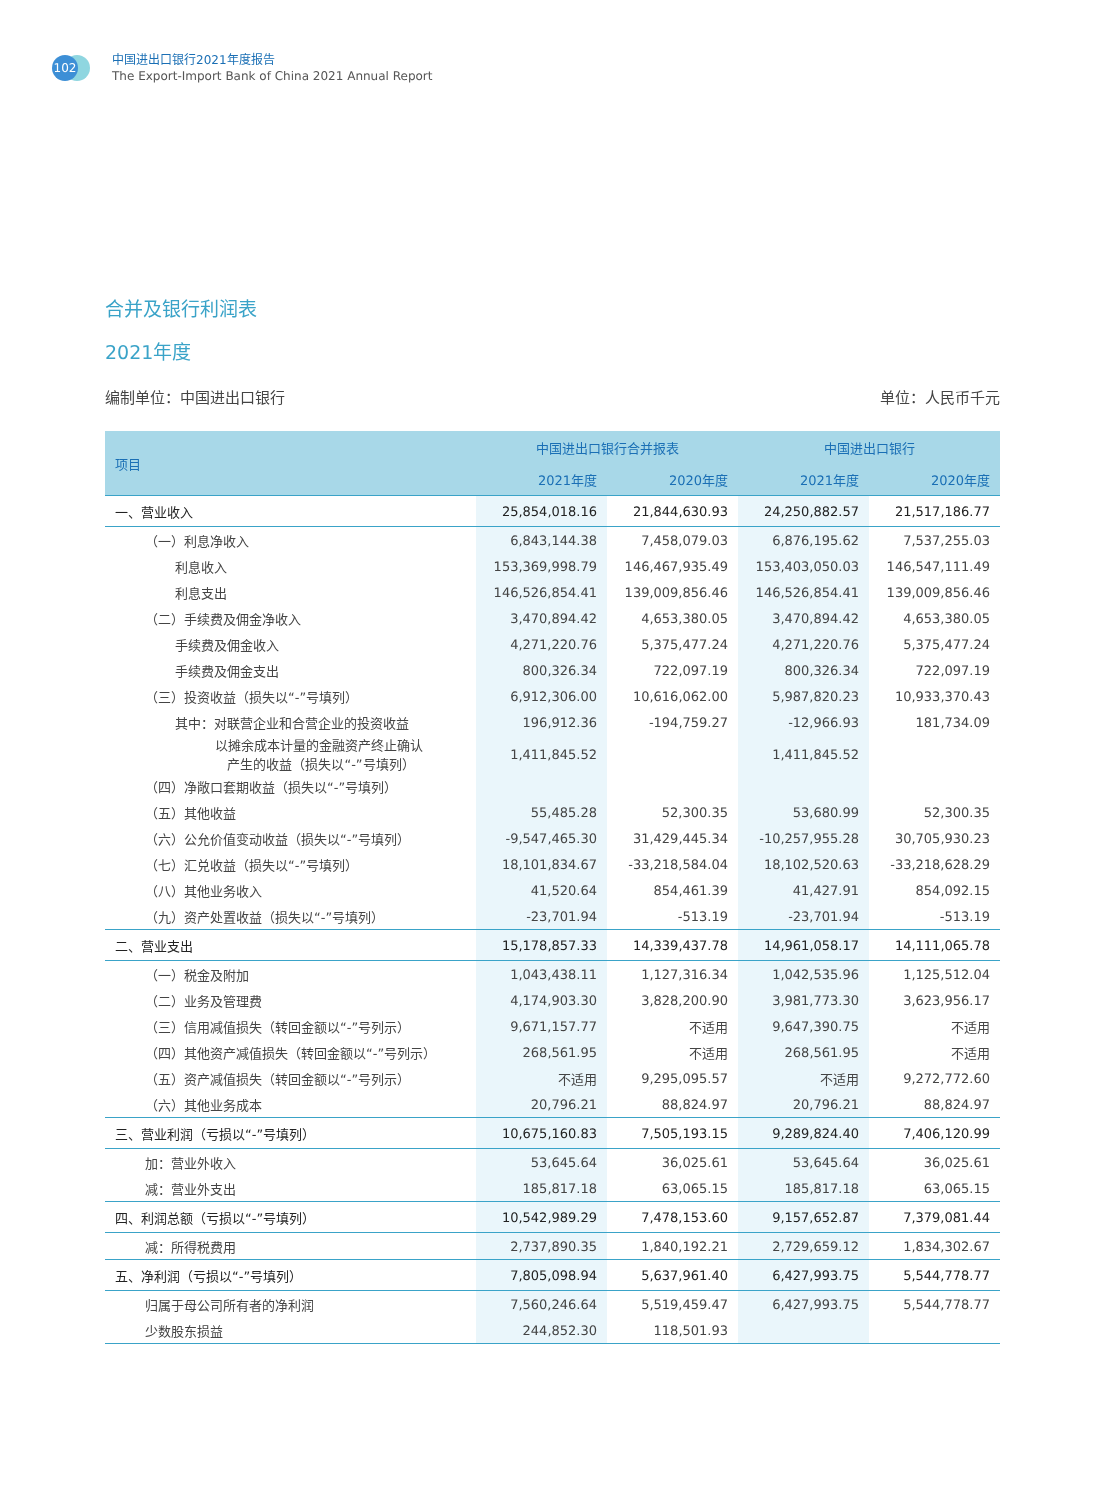102
中国进出口银行2021年度报告
The Export-Import Bank of China 2021 Annual Report
合并及银行利润表
2021年度
编制单位：中国进出口银行 单位：人民币千元
| 项目 | 中国进出口银行合并报表 | | 中国进出口银行 | |
| --- | --- | --- | --- | --- |
| | 2021年度 | 2020年度 | 2021年度 | 2020年度 |
| 一、营业收入 | 25,854,018.16 | 21,844,630.93 | 24,250,882.57 | 21,517,186.77 |
| （一）利息净收入 | 6,843,144.38 | 7,458,079.03 | 6,876,195.62 | 7,537,255.03 |
| 利息收入 | 153,369,998.79 | 146,467,935.49 | 153,403,050.03 | 146,547,111.49 |
| 利息支出 | 146,526,854.41 | 139,009,856.46 | 146,526,854.41 | 139,009,856.46 |
| （二）手续费及佣金净收入 | 3,470,894.42 | 4,653,380.05 | 3,470,894.42 | 4,653,380.05 |
| 手续费及佣金收入 | 4,271,220.76 | 5,375,477.24 | 4,271,220.76 | 5,375,477.24 |
| 手续费及佣金支出 | 800,326.34 | 722,097.19 | 800,326.34 | 722,097.19 |
| （三）投资收益（损失以“-”号填列） | 6,912,306.00 | 10,616,062.00 | 5,987,820.23 | 10,933,370.43 |
| 其中：对联营企业和合营企业的投资收益 | 196,912.36 | -194,759.27 | -12,966.93 | 181,734.09 |
| 以摊余成本计量的金融资产终止确认 产生的收益（损失以“-”号填列） | 1,411,845.52 | | 1,411,845.52 | |
| （四）净敞口套期收益（损失以“-”号填列） | | | | |
| （五）其他收益 | 55,485.28 | 52,300.35 | 53,680.99 | 52,300.35 |
| （六）公允价值变动收益（损失以“-”号填列） | -9,547,465.30 | 31,429,445.34 | -10,257,955.28 | 30,705,930.23 |
| （七）汇兑收益（损失以“-”号填列） | 18,101,834.67 | -33,218,584.04 | 18,102,520.63 | -33,218,628.29 |
| （八）其他业务收入 | 41,520.64 | 854,461.39 | 41,427.91 | 854,092.15 |
| （九）资产处置收益（损失以“-”号填列） | -23,701.94 | -513.19 | -23,701.94 | -513.19 |
| 二、营业支出 | 15,178,857.33 | 14,339,437.78 | 14,961,058.17 | 14,111,065.78 |
| （一）税金及附加 | 1,043,438.11 | 1,127,316.34 | 1,042,535.96 | 1,125,512.04 |
| （二）业务及管理费 | 4,174,903.30 | 3,828,200.90 | 3,981,773.30 | 3,623,956.17 |
| （三）信用减值损失（转回金额以“-”号列示） | 9,671,157.77 | 不适用 | 9,647,390.75 | 不适用 |
| （四）其他资产减值损失（转回金额以“-”号列示） | 268,561.95 | 不适用 | 268,561.95 | 不适用 |
| （五）资产减值损失（转回金额以“-”号列示） | 不适用 | 9,295,095.57 | 不适用 | 9,272,772.60 |
| （六）其他业务成本 | 20,796.21 | 88,824.97 | 20,796.21 | 88,824.97 |
| 三、营业利润（亏损以“-”号填列） | 10,675,160.83 | 7,505,193.15 | 9,289,824.40 | 7,406,120.99 |
| 加：营业外收入 | 53,645.64 | 36,025.61 | 53,645.64 | 36,025.61 |
| 减：营业外支出 | 185,817.18 | 63,065.15 | 185,817.18 | 63,065.15 |
| 四、利润总额（亏损以“-”号填列） | 10,542,989.29 | 7,478,153.60 | 9,157,652.87 | 7,379,081.44 |
| 减：所得税费用 | 2,737,890.35 | 1,840,192.21 | 2,729,659.12 | 1,834,302.67 |
| 五、净利润（亏损以“-”号填列） | 7,805,098.94 | 5,637,961.40 | 6,427,993.75 | 5,544,778.77 |
| 归属于母公司所有者的净利润 | 7,560,246.64 | 5,519,459.47 | 6,427,993.75 | 5,544,778.77 |
| 少数股东损益 | 244,852.30 | 118,501.93 | | |